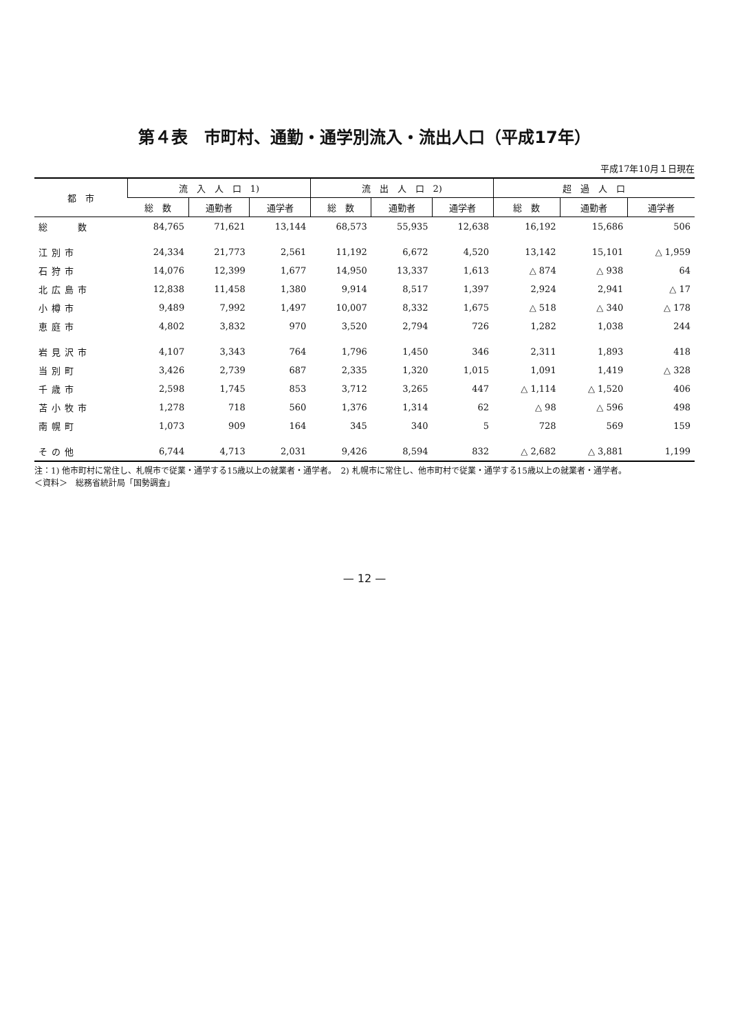第４表　市町村、通勤・通学別流入・流出人口（平成17年）
平成17年10月１日現在
| 都 市 | 流 入 人 口 1) | | | 流 出 人 口 2) | | | 超 過 人 口 | | |
| --- | --- | --- | --- | --- | --- | --- | --- | --- | --- |
| | 総 数 | 通勤者 | 通学者 | 総 数 | 通勤者 | 通学者 | 総 数 | 通勤者 | 通学者 |
| 総 数 | 84,765 | 71,621 | 13,144 | 68,573 | 55,935 | 12,638 | 16,192 | 15,686 | 506 |
| 江別市 | 24,334 | 21,773 | 2,561 | 11,192 | 6,672 | 4,520 | 13,142 | 15,101 | △ 1,959 |
| 石狩市 | 14,076 | 12,399 | 1,677 | 14,950 | 13,337 | 1,613 | △ 874 | △ 938 | 64 |
| 北広島市 | 12,838 | 11,458 | 1,380 | 9,914 | 8,517 | 1,397 | 2,924 | 2,941 | △ 17 |
| 小樽市 | 9,489 | 7,992 | 1,497 | 10,007 | 8,332 | 1,675 | △ 518 | △ 340 | △ 178 |
| 恵庭市 | 4,802 | 3,832 | 970 | 3,520 | 2,794 | 726 | 1,282 | 1,038 | 244 |
| 岩見沢市 | 4,107 | 3,343 | 764 | 1,796 | 1,450 | 346 | 2,311 | 1,893 | 418 |
| 当別町 | 3,426 | 2,739 | 687 | 2,335 | 1,320 | 1,015 | 1,091 | 1,419 | △ 328 |
| 千歳市 | 2,598 | 1,745 | 853 | 3,712 | 3,265 | 447 | △ 1,114 | △ 1,520 | 406 |
| 苫小牧市 | 1,278 | 718 | 560 | 1,376 | 1,314 | 62 | △ 98 | △ 596 | 498 |
| 南幌町 | 1,073 | 909 | 164 | 345 | 340 | 5 | 728 | 569 | 159 |
| その他 | 6,744 | 4,713 | 2,031 | 9,426 | 8,594 | 832 | △ 2,682 | △ 3,881 | 1,199 |
注：1) 他市町村に常住し、札幌市で従業・通学する15歳以上の就業者・通学者。　2) 札幌市に常住し、他市町村で従業・通学する15歳以上の就業者・通学者。
＜資料＞　総務省統計局「国勢調査」
— 12 —